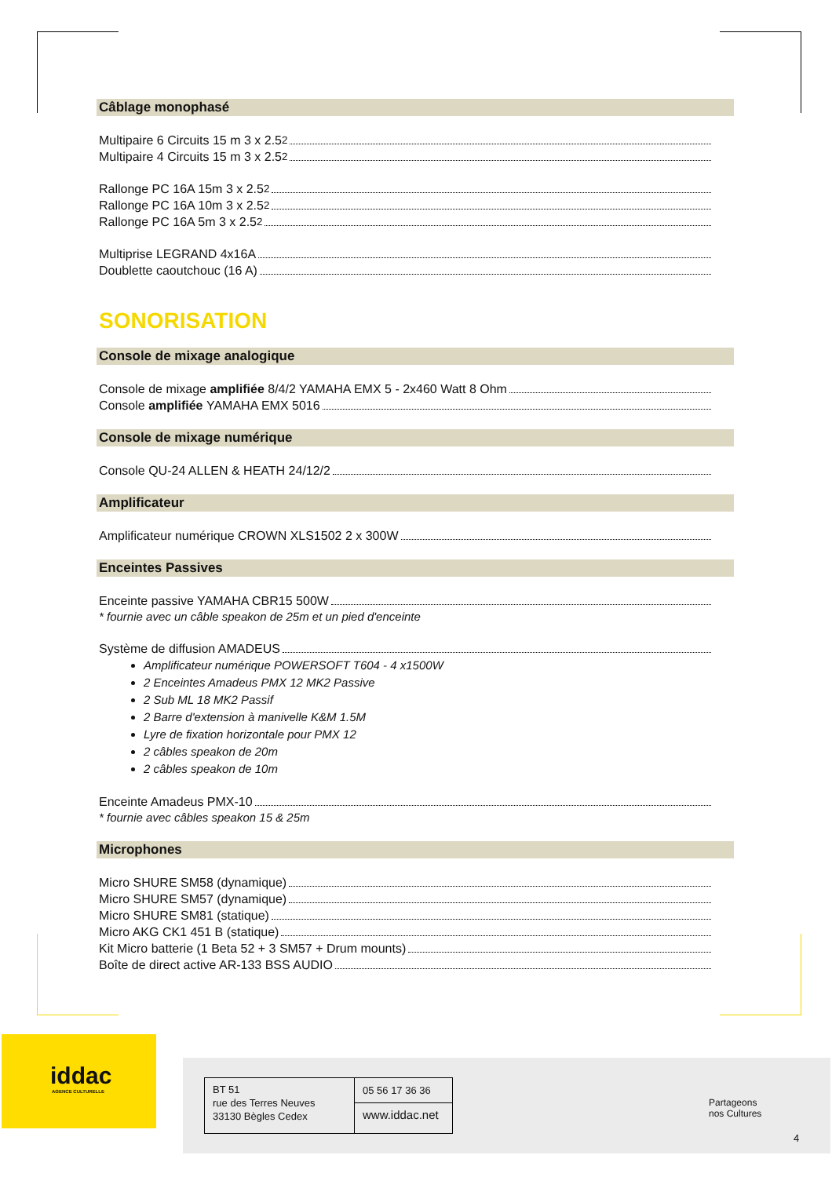Câblage monophasé
Multipaire 6 Circuits 15 m 3 x 2.5<sup>2</sup>
Multipaire 4 Circuits 15 m 3 x 2.5<sup>2</sup>
Rallonge PC 16A 15m 3 x 2.5<sup>2</sup>
Rallonge PC 16A 10m 3 x 2.5<sup>2</sup>
Rallonge PC 16A 5m 3 x 2.5<sup>2</sup>
Multiprise LEGRAND 4x16A
Doublette caoutchouc (16 A)
SONORISATION
Console de mixage analogique
Console de mixage amplifiée 8/4/2 YAMAHA EMX 5 - 2x460 Watt 8 Ohm
Console amplifiée YAMAHA EMX 5016
Console de mixage numérique
Console QU-24 ALLEN & HEATH 24/12/2
Amplificateur
Amplificateur numérique CROWN XLS1502 2 x 300W
Enceintes Passives
Enceinte passive YAMAHA CBR15 500W
* fournie avec un câble speakon de 25m et un pied d'enceinte
Système de diffusion AMADEUS
Amplificateur numérique POWERSOFT T604 - 4 x1500W
2 Enceintes Amadeus PMX 12 MK2 Passive
2 Sub ML 18 MK2 Passif
2 Barre d'extension à manivelle K&M 1.5M
Lyre de fixation horizontale pour PMX 12
2 câbles speakon de 20m
2 câbles speakon de 10m
Enceinte Amadeus PMX-10
* fournie avec câbles speakon 15 & 25m
Microphones
Micro SHURE SM58 (dynamique)
Micro SHURE SM57 (dynamique)
Micro SHURE SM81 (statique)
Micro AKG CK1 451 B (statique)
Kit Micro batterie (1 Beta 52 + 3 SM57 + Drum mounts)
Boîte de direct active AR-133 BSS AUDIO
iddac
AGENCE CULTURELLE
BT 51
rue des Terres Neuves
33130 Bègles Cedex
05 56 17 36 36
www.iddac.net
Partageons
nos Cultures
4